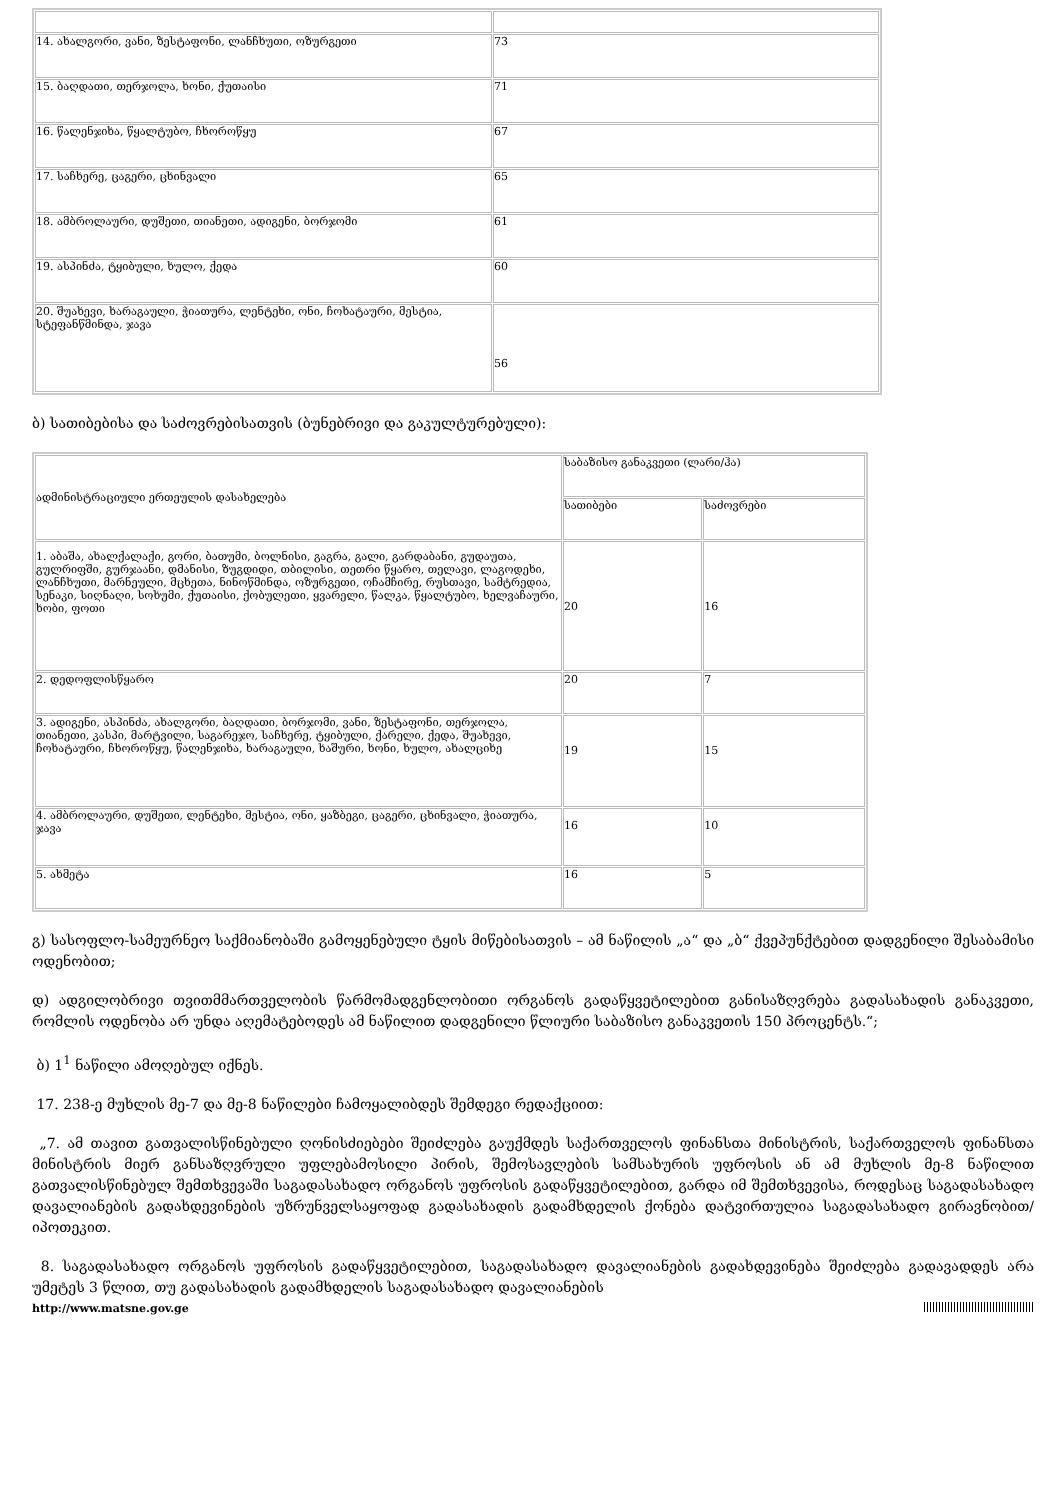| 14. ახალგორი, ვანი, ზესტაფონი, ლანჩხუთი, ოზურგეთი | 73 |
| 15. ბაღდათი, თერჯოლა, ხონი, ქუთაისი | 71 |
| 16. წალენჯიხა, წყალტუბო, ჩხოროწყუ | 67 |
| 17. საჩხერე, ცაგერი, ცხინვალი | 65 |
| 18. ამბროლაური, დუშეთი, თიანეთი, ადიგენი, ბორჯომი | 61 |
| 19. ასპინძა, ტყიბული, ხულო, ქედა | 60 |
| 20. შუახევი, ხარაგაული, ჭიათურა, ლენტეხი, ონი, ჩოხატაური, მესტია, სტეფანწმინდა, ჯავა | 56 |
ბ) სათიბებისა და საძოვრებისათვის (ბუნებრივი და გაკულტურებული):
| ადმინისტრაციული ერთეულის დასახელება | საბაზისო განაკვეთი (ლარი/ჰა) | |
| | სათიბები | საძოვრები |
| 1. აბაშა, ახალქალაქი, გორი, ბათუმი, ბოლნისი, გაგრა, გალი, გარდაბანი, გუდაუთა, გულრიფში, გურჯაანი, დმანისი, ზუგდიდი, თბილისი, თეთრი წყარო, თელავი, ლაგოდეხი, ლანჩხუთი, მარნეული, მცხეთა, ნინოწმინდა, ოზურგეთი, ოჩამჩირე, რუსთავი, სამტრედია, სენაკი, სიღნაღი, სოხუმი, ქუთაისი, ქობულეთი, ყვარელი, წალკა, წყალტუბო, ხელვაჩაური, ხობი, ფოთი | 20 | 16 |
| 2. დედოფლისწყარო | 20 | 7 |
| 3. ადიგენი, ასპინძა, ახალგორი, ბაღდათი, ბორჯომი, ვანი, ზესტაფონი, თერჯოლა, თიანეთი, კასპი, მარტვილი, საგარეჯო, საჩხერე, ტყიბული, ქარელი, ქედა, შუახევი, ჩოხატაური, ჩხოროწყუ, წალენჯიხა, ხარაგაული, ხაშური, ხონი, ხულო, ახალციხე | 19 | 15 |
| 4. ამბროლაური, დუშეთი, ლენტეხი, მესტია, ონი, ყაზბეგი, ცაგერი, ცხინვალი, ჭიათურა, ჯავა | 16 | 10 |
| 5. ახმეტა | 16 | 5 |
გ) სასოფლო-სამეურნეო საქმიანობაში გამოყენებული ტყის მიწებისათვის – ამ ნაწილის „ა“ და „ბ“ ქვეპუნქტებით დადგენილი შესაბამისი ოდენობით;
დ) ადგილობრივი თვითმმართველობის წარმომადგენლობითი ორგანოს გადაწყვეტილებით განისაზღვრება გადასახადის განაკვეთი, რომლის ოდენობა არ უნდა აღემატებოდეს ამ ნაწილით დადგენილი წლიური საბაზისო განაკვეთის 150 პროცენტს.“;
ბ) 1<sup>1</sup> ნაწილი ამოღებულ იქნეს.
17. 238-ე მუხლის მე-7 და მე-8 ნაწილები ჩამოყალიბდეს შემდეგი რედაქციით:
„7. ამ თავით გათვალისწინებული ღონისძიებები შეიძლება გაუქმდეს საქართველოს ფინანსთა მინისტრის, საქართველოს ფინანსთა მინისტრის მიერ განსაზღვრული უფლებამოსილი პირის, შემოსავლების სამსახურის უფროსის ან ამ მუხლის მე-8 ნაწილით გათვალისწინებულ შემთხვევაში საგადასახადო ორგანოს უფროსის გადაწყვეტილებით, გარდა იმ შემთხვევისა, როდესაც საგადასახადო დავალიანების გადახდევინების უზრუნველსაყოფად გადასახადის გადამხდელის ქონება დატვირთულია საგადასახადო გირავნობით/იპოთეკით.
8. საგადასახადო ორგანოს უფროსის გადაწყვეტილებით, საგადასახადო დავალიანების გადახდევინება შეიძლება გადავადდეს არა უმეტეს 3 წლით, თუ გადასახადის გადამხდელის საგადასახადო დავალიანების
http://www.matsne.gov.ge